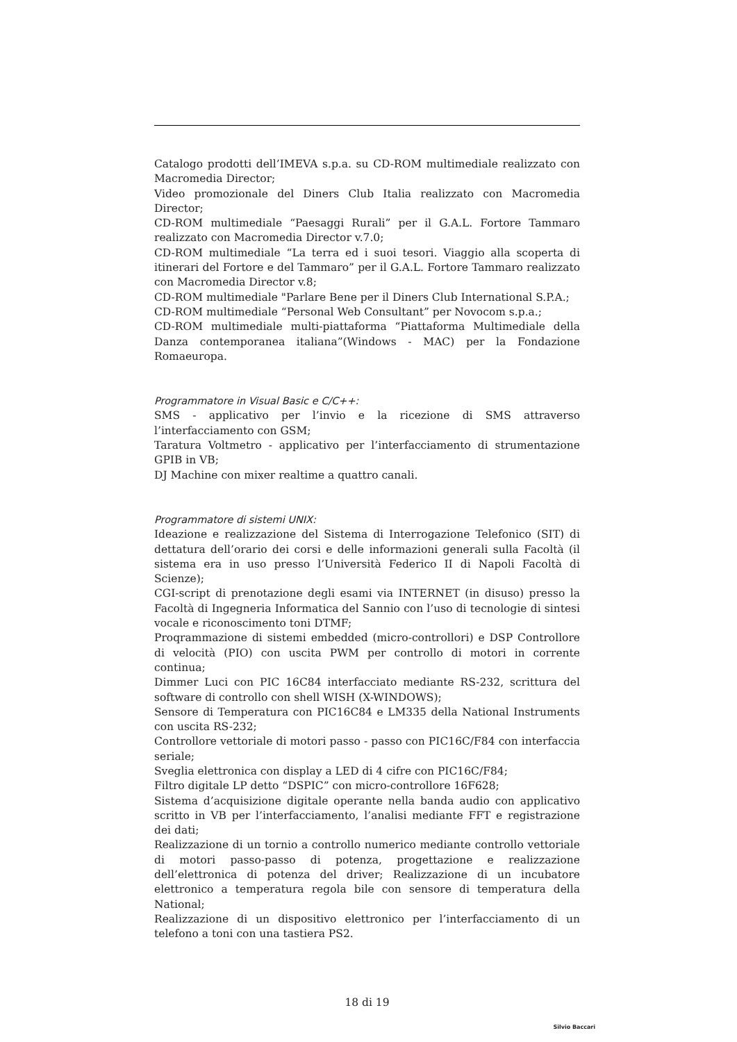Catalogo prodotti dell’IMEVA s.p.a. su CD-ROM multimediale realizzato con Macromedia Director;
Video promozionale del Diners Club Italia realizzato con Macromedia Director;
CD-ROM multimediale “Paesaggi Rurali” per il G.A.L. Fortore Tammaro realizzato con Macromedia Director v.7.0;
CD-ROM multimediale “La terra ed i suoi tesori. Viaggio alla scoperta di itinerari del Fortore e del Tammaro” per il G.A.L. Fortore Tammaro realizzato con Macromedia Director v.8;
CD-ROM multimediale "Parlare Bene per il Diners Club International S.P.A.;
CD-ROM multimediale “Personal Web Consultant” per Novocom s.p.a.;
CD-ROM multimediale multi-piattaforma “Piattaforma Multimediale della Danza contemporanea italiana”(Windows - MAC) per la Fondazione Romaeuropa.
Programmatore in Visual Basic e C/C++:
SMS - applicativo per l’invio e la ricezione di SMS attraverso l’interfacciamento con GSM;
Taratura Voltmetro - applicativo per l’interfacciamento di strumentazione GPIB in VB;
DJ Machine con mixer realtime a quattro canali.
Programmatore di sistemi UNIX:
Ideazione e realizzazione del Sistema di Interrogazione Telefonico (SIT) di dettatura dell’orario dei corsi e delle informazioni generali sulla Facoltà (il sistema era in uso presso l’Università Federico II di Napoli Facoltà di Scienze);
CGI-script di prenotazione degli esami via INTERNET (in disuso) presso la Facoltà di Ingegneria Informatica del Sannio con l’uso di tecnologie di sintesi vocale e riconoscimento toni DTMF;
Proqrammazione di sistemi embedded (micro-controllori) e DSP Controllore di velocità (PIO) con uscita PWM per controllo di motori in corrente continua;
Dimmer Luci con PIC 16C84 interfacciato mediante RS-232, scrittura del software di controllo con shell WISH (X-WINDOWS);
Sensore di Temperatura con PIC16C84 e LM335 della National Instruments con uscita RS-232;
Controllore vettoriale di motori passo - passo con PIC16C/F84 con interfaccia seriale;
Sveglia elettronica con display a LED di 4 cifre con PIC16C/F84;
Filtro digitale LP detto “DSPIC” con micro-controllore 16F628;
Sistema d’acquisizione digitale operante nella banda audio con applicativo scritto in VB per l’interfacciamento, l’analisi mediante FFT e registrazione dei dati;
Realizzazione di un tornio a controllo numerico mediante controllo vettoriale di motori passo-passo di potenza, progettazione e realizzazione dell’elettronica di potenza del driver; Realizzazione di un incubatore elettronico a temperatura regola bile con sensore di temperatura della National;
Realizzazione di un dispositivo elettronico per l’interfacciamento di un telefono a toni con una tastiera PS2.
18 di 19
Silvio Baccari